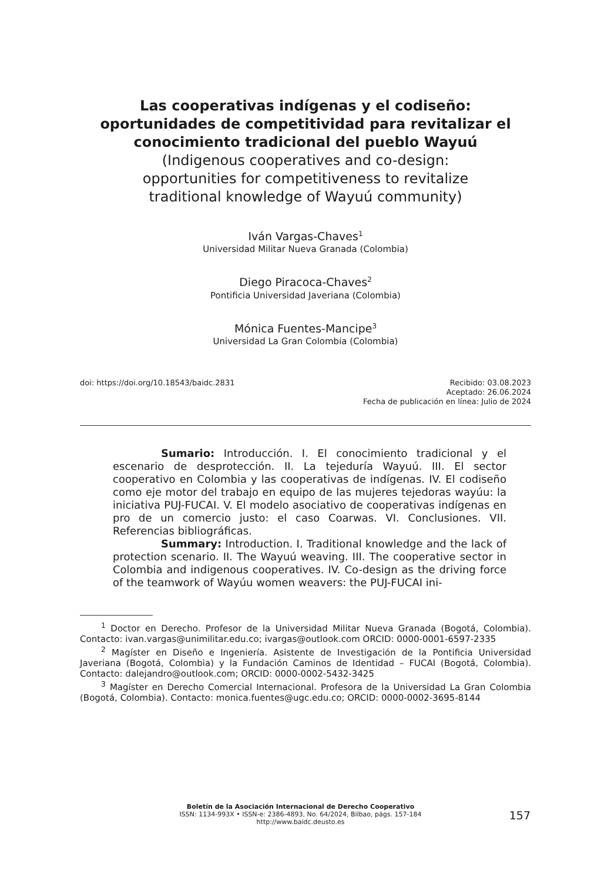Las cooperativas indígenas y el codiseño: oportunidades de competitividad para revitalizar el conocimiento tradicional del pueblo Wayuú
(Indigenous cooperatives and co-design: opportunities for competitiveness to revitalize traditional knowledge of Wayuú community)
Iván Vargas-Chaves<sup>1</sup>
Universidad Militar Nueva Granada (Colombia)
Diego Piracoca-Chaves<sup>2</sup>
Pontificia Universidad Javeriana (Colombia)
Mónica Fuentes-Mancipe<sup>3</sup>
Universidad La Gran Colombia (Colombia)
doi: https://doi.org/10.18543/baidc.2831
Recibido: 03.08.2023
Aceptado: 26.06.2024
Fecha de publicación en línea: Julio de 2024
Sumario: Introducción. I. El conocimiento tradicional y el escenario de desprotección. II. La tejeduría Wayuú. III. El sector cooperativo en Colombia y las cooperativas de indígenas. IV. El codiseño como eje motor del trabajo en equipo de las mujeres tejedoras wayúu: la iniciativa PUJ-FUCAI. V. El modelo asociativo de cooperativas indígenas en pro de un comercio justo: el caso Coarwas. VI. Conclusiones. VII. Referencias bibliográficas.
Summary: Introduction. I. Traditional knowledge and the lack of protection scenario. II. The Wayuú weaving. III. The cooperative sector in Colombia and indigenous cooperatives. IV. Co-design as the driving force of the teamwork of Wayúu women weavers: the PUJ-FUCAI ini-
<sup>1</sup> Doctor en Derecho. Profesor de la Universidad Militar Nueva Granada (Bogotá, Colombia). Contacto: ivan.vargas@unimilitar.edu.co; ivargas@outlook.com ORCID: 0000-0001-6597-2335
<sup>2</sup> Magíster en Diseño e Ingeniería. Asistente de Investigación de la Pontificia Universidad Javeriana (Bogotá, Colombia) y la Fundación Caminos de Identidad – FUCAI (Bogotá, Colombia). Contacto: dalejandro@outlook.com; ORCID: 0000-0002-5432-3425
<sup>3</sup> Magíster en Derecho Comercial Internacional. Profesora de la Universidad La Gran Colombia (Bogotá, Colombia). Contacto: monica.fuentes@ugc.edu.co; ORCID: 0000-0002-3695-8144
Boletín de la Asociación Internacional de Derecho Cooperativo
ISSN: 1134-993X • ISSN-e: 2386-4893, No. 64/2024, Bilbao, págs. 157-184
http://www.baidc.deusto.es
157